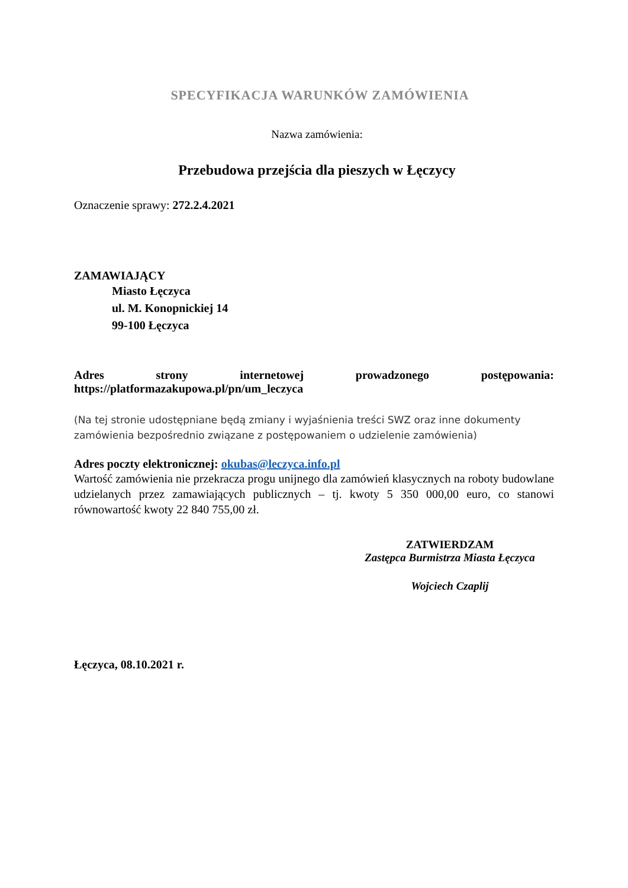SPECYFIKACJA WARUNKÓW ZAMÓWIENIA
Nazwa zamówienia:
Przebudowa przejścia dla pieszych w Łęczycy
Oznaczenie sprawy: 272.2.4.2021
ZAMAWIAJĄCY
Miasto Łęczyca
ul. M. Konopnickiej 14
99-100 Łęczyca
Adres strony internetowej prowadzonego postępowania:
https://platformazakupowa.pl/pn/um_leczyca
(Na tej stronie udostępniane będą zmiany i wyjaśnienia treści SWZ oraz inne dokumenty zamówienia bezpośrednio związane z postępowaniem o udzielenie zamówienia)
Adres poczty elektronicznej: okubas@leczyca.info.pl
Wartość zamówienia nie przekracza progu unijnego dla zamówień klasycznych na roboty budowlane udzielanych przez zamawiających publicznych – tj. kwoty 5 350 000,00 euro, co stanowi równowartość kwoty 22 840 755,00 zł.
ZATWIERDZAM
Zastępca Burmistrza Miasta Łęczyca
Wojciech Czaplij
Łęczyca, 08.10.2021 r.